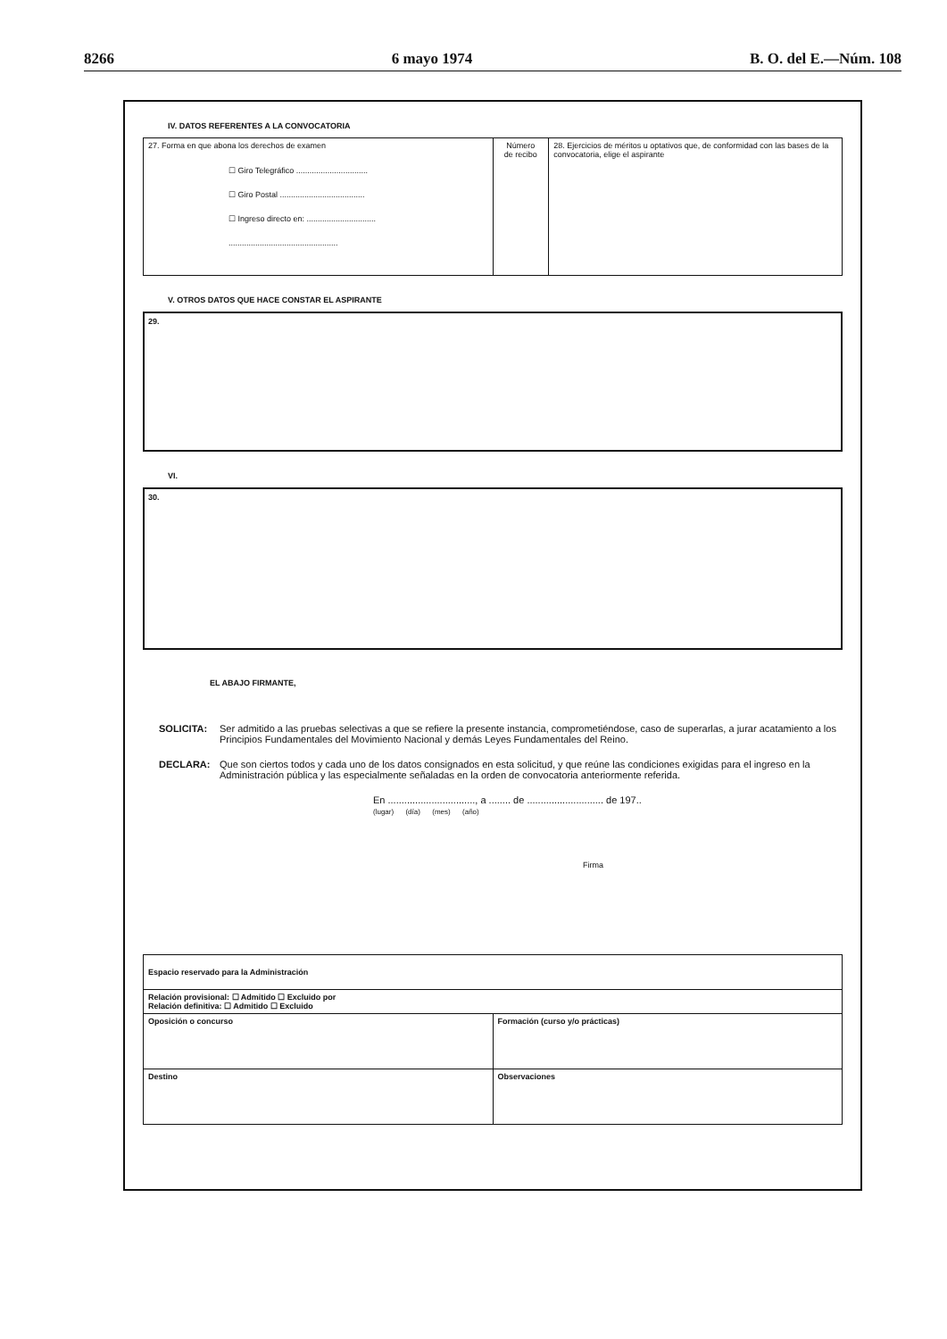8266 6 mayo 1974 B. O. del E.—Núm. 108
IV. DATOS REFERENTES A LA CONVOCATORIA
| 27. Forma en que abona los derechos de examen ☐ Giro Telegráfico ................................ ☐ Giro Postal ...................................... ☐ Ingreso directo en: ............................... ................................................. | Número de recibo | 28. Ejercicios de méritos u optativos que, de conformidad con las bases de la convocatoria, elige el aspirante |
V. OTROS DATOS QUE HACE CONSTAR EL ASPIRANTE
29.
VI.
30.
EL ABAJO FIRMANTE,
SOLICITA: Ser admitido a las pruebas selectivas a que se refiere la presente instancia, comprometiéndose, caso de superarlas, a jurar acatamiento a los Principios Fundamentales del Movimiento Nacional y demás Leyes Fundamentales del Reino.
DECLARA: Que son ciertos todos y cada uno de los datos consignados en esta solicitud, y que reúne las condiciones exigidas para el ingreso en la Administración pública y las especialmente señaladas en la orden de convocatoria anteriormente referida.
En ................................, a ........ de ............................ de 197..
(lugar) (día) (mes) (año)
Firma
| Espacio reservado para la Administración | |
| Relación provisional: ☐ Admitido ☐ Excluido por Relación definitiva: ☐ Admitido ☐ Excluido | |
| Oposición o concurso | Formación (curso y/o prácticas) |
| Destino | Observaciones |